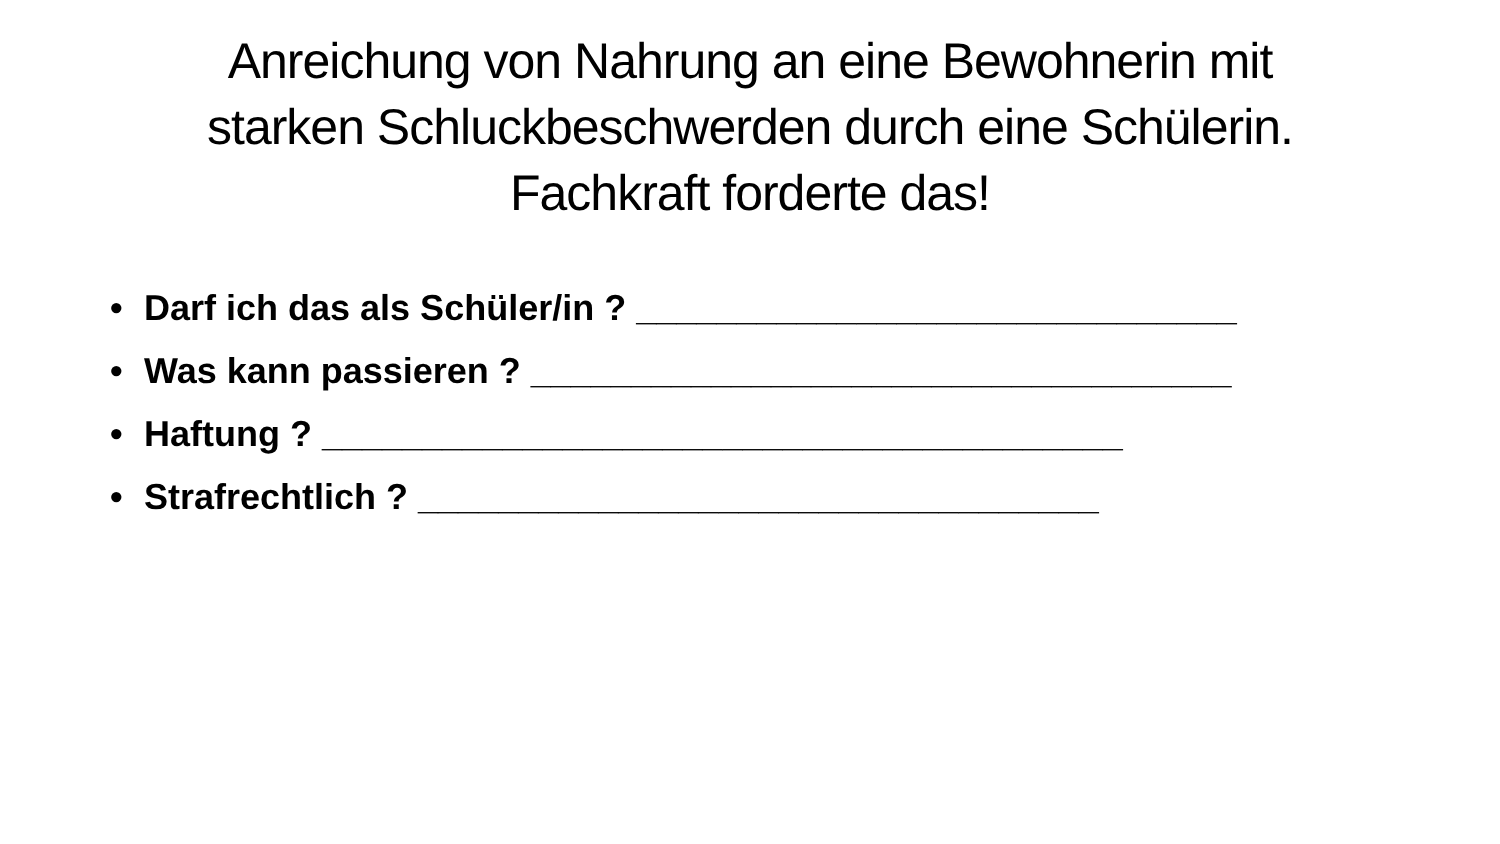Anreichung von Nahrung an eine Bewohnerin mit
starken Schluckbeschwerden durch eine Schülerin.
Fachkraft forderte das!
• Darf ich das als Schüler/in ? ______________________________
• Was kann passieren ? ___________________________________
• Haftung ? ________________________________________
• Strafrechtlich ? __________________________________